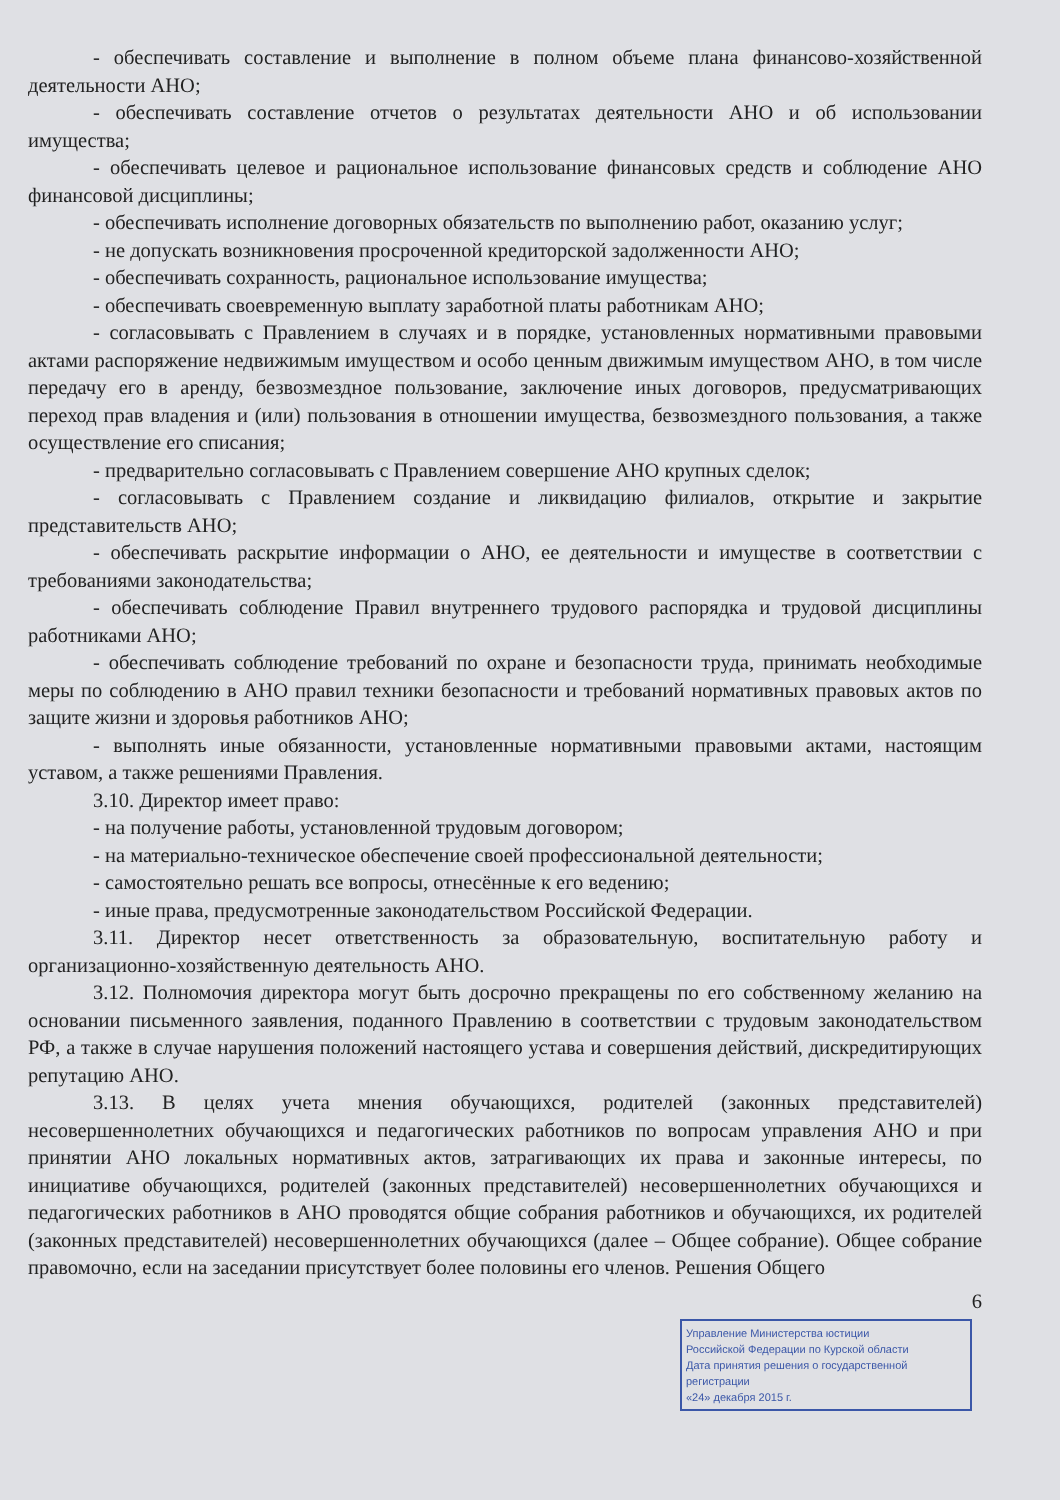- обеспечивать составление и выполнение в полном объеме плана финансово-хозяйственной деятельности АНО;
- обеспечивать составление отчетов о результатах деятельности АНО и об использовании имущества;
- обеспечивать целевое и рациональное использование финансовых средств и соблюдение АНО финансовой дисциплины;
- обеспечивать исполнение договорных обязательств по выполнению работ, оказанию услуг;
- не допускать возникновения просроченной кредиторской задолженности АНО;
- обеспечивать сохранность, рациональное использование имущества;
- обеспечивать своевременную выплату заработной платы работникам АНО;
- согласовывать с Правлением в случаях и в порядке, установленных нормативными правовыми актами распоряжение недвижимым имуществом и особо ценным движимым имуществом АНО, в том числе передачу его в аренду, безвозмездное пользование, заключение иных договоров, предусматривающих переход прав владения и (или) пользования в отношении имущества, безвозмездного пользования, а также осуществление его списания;
- предварительно согласовывать с Правлением совершение АНО крупных сделок;
- согласовывать с Правлением создание и ликвидацию филиалов, открытие и закрытие представительств АНО;
- обеспечивать раскрытие информации о АНО, ее деятельности и имуществе в соответствии с требованиями законодательства;
- обеспечивать соблюдение Правил внутреннего трудового распорядка и трудовой дисциплины работниками АНО;
- обеспечивать соблюдение требований по охране и безопасности труда, принимать необходимые меры по соблюдению в АНО правил техники безопасности и требований нормативных правовых актов по защите жизни и здоровья работников АНО;
- выполнять иные обязанности, установленные нормативными правовыми актами, настоящим уставом, а также решениями Правления.
3.10. Директор имеет право:
- на получение работы, установленной трудовым договором;
- на материально-техническое обеспечение своей профессиональной деятельности;
- самостоятельно решать все вопросы, отнесённые к его ведению;
- иные права, предусмотренные законодательством Российской Федерации.
3.11. Директор несет ответственность за образовательную, воспитательную работу и организационно-хозяйственную деятельность АНО.
3.12. Полномочия директора могут быть досрочно прекращены по его собственному желанию на основании письменного заявления, поданного Правлению в соответствии с трудовым законодательством РФ, а также в случае нарушения положений настоящего устава и совершения действий, дискредитирующих репутацию АНО.
3.13. В целях учета мнения обучающихся, родителей (законных представителей) несовершеннолетних обучающихся и педагогических работников по вопросам управления АНО и при принятии АНО локальных нормативных актов, затрагивающих их права и законные интересы, по инициативе обучающихся, родителей (законных представителей) несовершеннолетних обучающихся и педагогических работников в АНО проводятся общие собрания работников и обучающихся, их родителей (законных представителей) несовершеннолетних обучающихся (далее – Общее собрание). Общее собрание правомочно, если на заседании присутствует более половины его членов. Решения Общего
6
Управление Министерства юстиции
Российской Федерации по Курской области
Дата принятия решения о государственной регистрации
«24» декабря 2015 г.